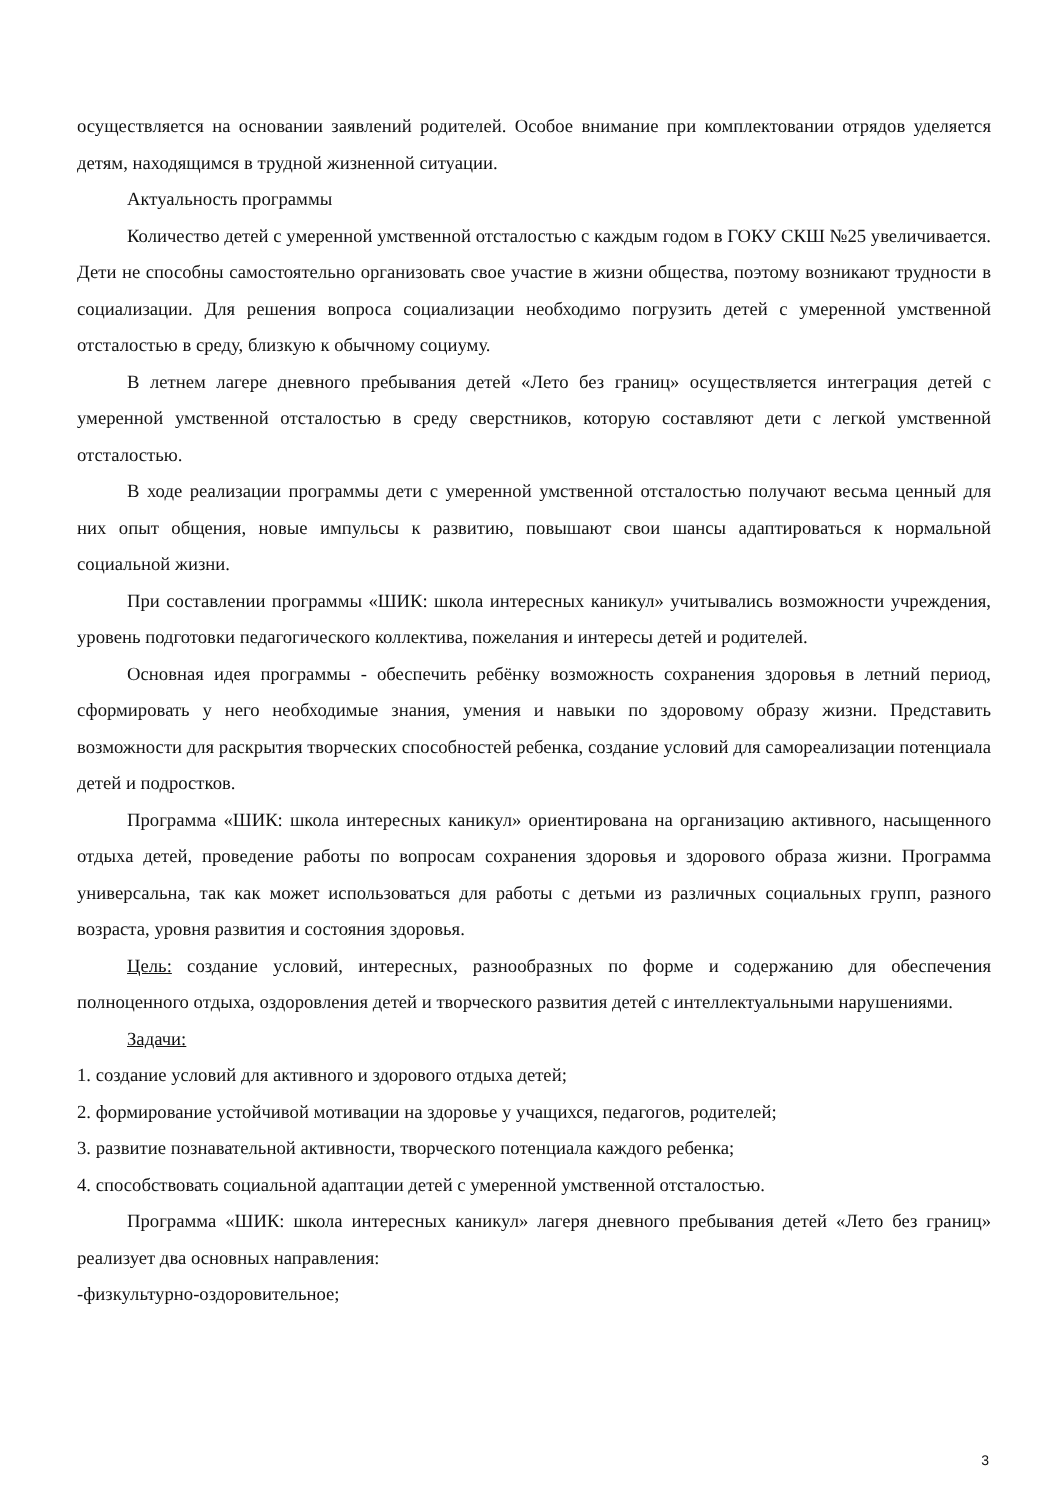осуществляется на основании заявлений родителей. Особое внимание при комплектовании отрядов уделяется детям, находящимся в трудной жизненной ситуации.
Актуальность программы
Количество детей с умеренной умственной отсталостью с каждым годом в ГОКУ СКШ №25 увеличивается. Дети не способны самостоятельно организовать свое участие в жизни общества, поэтому возникают трудности в социализации. Для решения вопроса социализации необходимо погрузить детей с умеренной умственной отсталостью в среду, близкую к обычному социуму.
В летнем лагере дневного пребывания детей «Лето без границ» осуществляется интеграция детей с умеренной умственной отсталостью в среду сверстников, которую составляют дети с легкой умственной отсталостью.
В ходе реализации программы дети с умеренной умственной отсталостью получают весьма ценный для них опыт общения, новые импульсы к развитию, повышают свои шансы адаптироваться к нормальной социальной жизни.
При составлении программы «ШИК: школа интересных каникул» учитывались возможности учреждения, уровень подготовки педагогического коллектива, пожелания и интересы детей и родителей.
Основная идея программы - обеспечить ребёнку возможность сохранения здоровья в летний период, сформировать у него необходимые знания, умения и навыки по здоровому образу жизни. Представить возможности для раскрытия творческих способностей ребенка, создание условий для самореализации потенциала детей и подростков.
Программа «ШИК: школа интересных каникул» ориентирована на организацию активного, насыщенного отдыха детей, проведение работы по вопросам сохранения здоровья и здорового образа жизни. Программа универсальна, так как может использоваться для работы с детьми из различных социальных групп, разного возраста, уровня развития и состояния здоровья.
Цель: создание условий, интересных, разнообразных по форме и содержанию для обеспечения полноценного отдыха, оздоровления детей и творческого развития детей с интеллектуальными нарушениями.
Задачи:
1. создание условий для активного и здорового отдыха детей;
2. формирование устойчивой мотивации на здоровье у учащихся, педагогов, родителей;
3. развитие познавательной активности, творческого потенциала каждого ребенка;
4. способствовать социальной адаптации детей с умеренной умственной отсталостью.
Программа «ШИК: школа интересных каникул» лагеря дневного пребывания детей «Лето без границ» реализует два основных направления:
-физкультурно-оздоровительное;
3